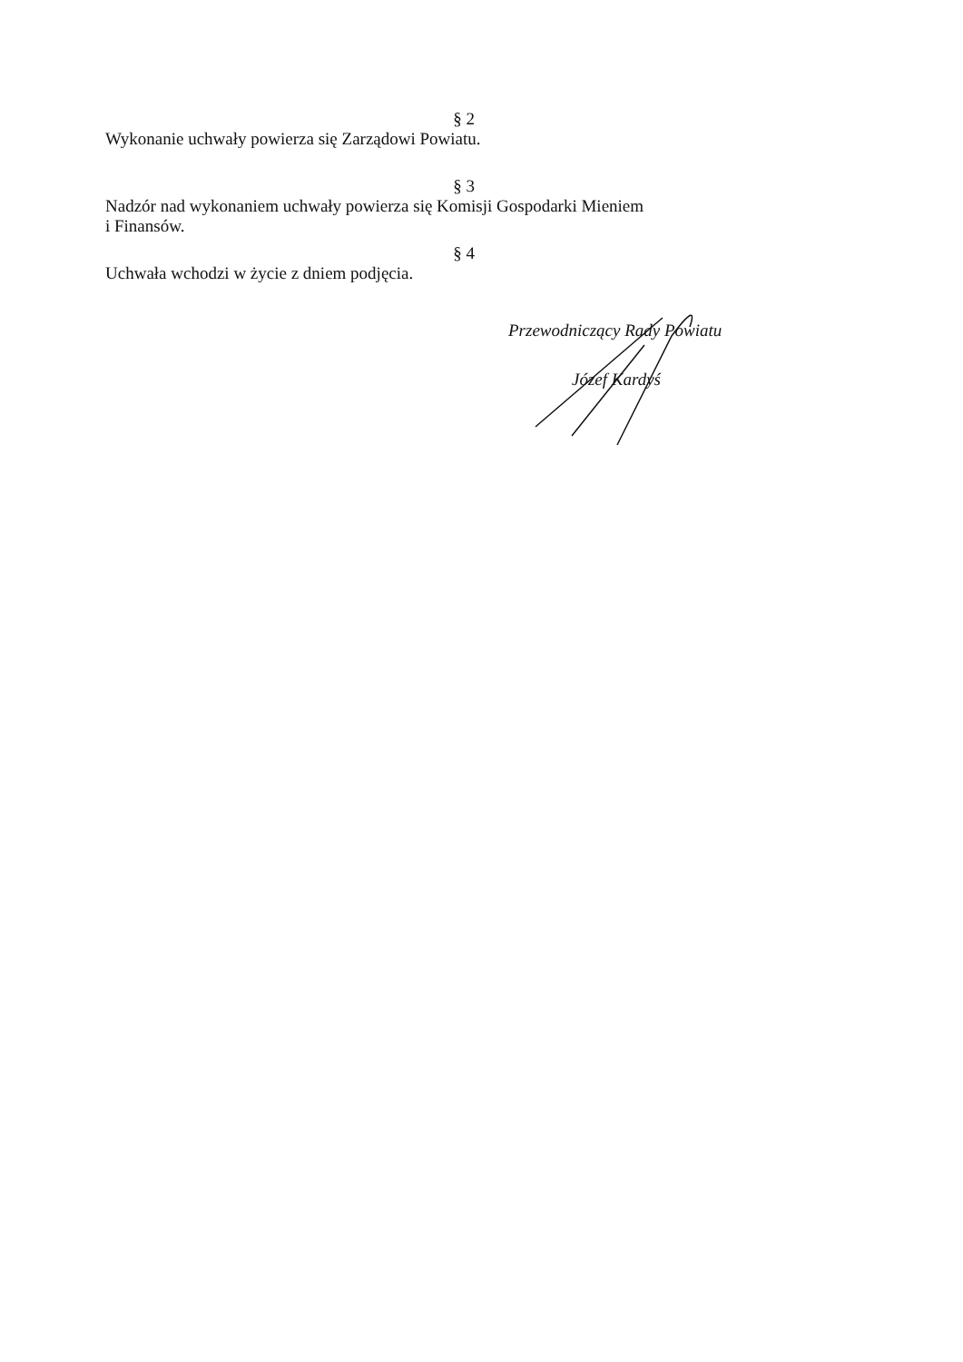§ 2
Wykonanie uchwały powierza się Zarządowi Powiatu.
§ 3
Nadzór nad wykonaniem uchwały powierza się Komisji Gospodarki Mieniem
i Finansów.
§ 4
Uchwała wchodzi w życie z dniem podjęcia.
Przewodniczący Rady Powiatu
Józef Kardyś